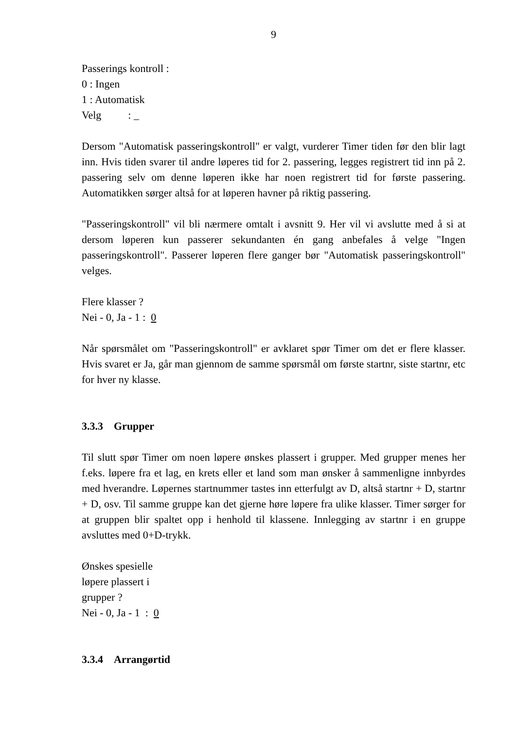9
Passerings kontroll :
0 : Ingen
1 : Automatisk
Velg : _
Dersom "Automatisk passeringskontroll" er valgt, vurderer Timer tiden før den blir lagt inn. Hvis tiden svarer til andre løperes tid for 2. passering, legges registrert tid inn på 2. passering selv om denne løperen ikke har noen registrert tid for første passering. Automatikken sørger altså for at løperen havner på riktig passering.
"Passeringskontroll" vil bli nærmere omtalt i avsnitt 9. Her vil vi avslutte med å si at dersom løperen kun passerer sekundanten én gang anbefales å velge "Ingen passeringskontroll". Passerer løperen flere ganger bør "Automatisk passeringskontroll" velges.
Flere klasser ?
Nei - 0, Ja - 1 : 0
Når spørsmålet om "Passeringskontroll" er avklaret spør Timer om det er flere klasser. Hvis svaret er Ja, går man gjennom de samme spørsmål om første startnr, siste startnr, etc for hver ny klasse.
3.3.3 Grupper
Til slutt spør Timer om noen løpere ønskes plassert i grupper. Med grupper menes her f.eks. løpere fra et lag, en krets eller et land som man ønsker å sammenligne innbyrdes med hverandre. Løpernes startnummer tastes inn etterfulgt av D, altså startnr + D, startnr + D, osv. Til samme gruppe kan det gjerne høre løpere fra ulike klasser. Timer sørger for at gruppen blir spaltet opp i henhold til klassene. Innlegging av startnr i en gruppe avsluttes med 0+D-trykk.
Ønskes spesielle
løpere plassert i
grupper ?
Nei - 0, Ja - 1 : 0
3.3.4 Arrangørtid